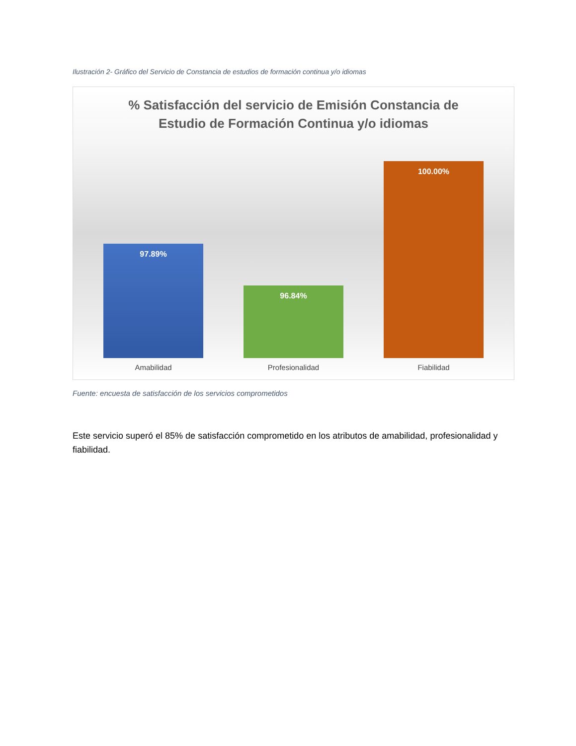Ilustración 2- Gráfico del Servicio de Constancia de estudios de formación continua y/o idiomas
% Satisfacción del servicio de Emisión Constancia de
Estudio de Formación Continua y/o idiomas
97.89%
96.84%
100.00%
Amabilidad Profesionalidad Fiabilidad
Fuente: encuesta de satisfacción de los servicios comprometidos
Este servicio superó el 85% de satisfacción comprometido en los atributos de amabilidad, profesionalidad y fiabilidad.